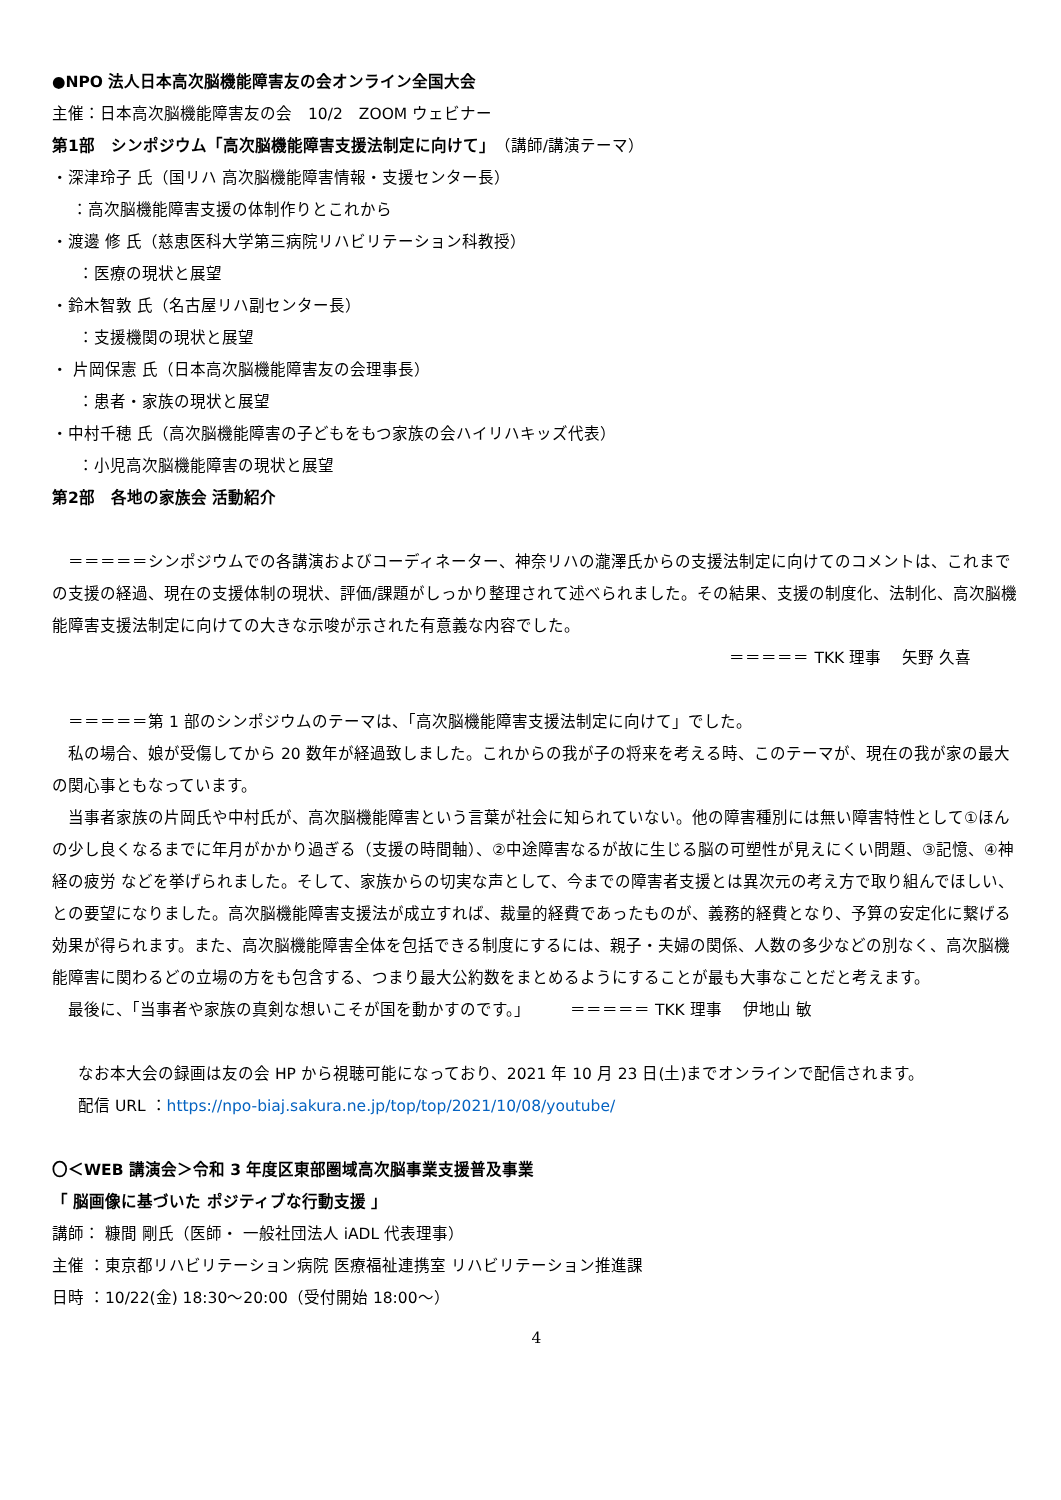●NPO 法人日本高次脳機能障害友の会オンライン全国大会
主催：日本高次脳機能障害友の会　10/2　ZOOM ウェビナー
第1部　シンポジウム「高次脳機能障害支援法制定に向けて」（講師/講演テーマ）
・深津玲子 氏（国リハ 高次脳機能障害情報・支援センター長）
：高次脳機能障害支援の体制作りとこれから
・渡邊 修 氏（慈恵医科大学第三病院リハビリテーション科教授）
：医療の現状と展望
・鈴木智敦 氏（名古屋リハ副センター長）
：支援機関の現状と展望
・ 片岡保憲 氏（日本高次脳機能障害友の会理事長）
：患者・家族の現状と展望
・中村千穂 氏（高次脳機能障害の子どもをもつ家族の会ハイリハキッズ代表）
：小児高次脳機能障害の現状と展望
第2部　各地の家族会 活動紹介
　＝＝＝＝＝シンポジウムでの各講演およびコーディネーター、神奈リハの瀧澤氏からの支援法制定に向けてのコメントは、これまでの支援の経過、現在の支援体制の現状、評価/課題がしっかり整理されて述べられました。その結果、支援の制度化、法制化、高次脳機能障害支援法制定に向けての大きな示唆が示された有意義な内容でした。
＝＝＝＝＝ TKK 理事　 矢野 久喜
　＝＝＝＝＝第 1 部のシンポジウムのテーマは、「高次脳機能障害支援法制定に向けて」でした。
　私の場合、娘が受傷してから 20 数年が経過致しました。これからの我が子の将来を考える時、このテーマが、現在の我が家の最大の関心事ともなっています。
　当事者家族の片岡氏や中村氏が、高次脳機能障害という言葉が社会に知られていない。他の障害種別には無い障害特性として①ほんの少し良くなるまでに年月がかかり過ぎる（支援の時間軸）、②中途障害なるが故に生じる脳の可塑性が見えにくい問題、③記憶、④神経の疲労 などを挙げられました。そして、家族からの切実な声として、今までの障害者支援とは異次元の考え方で取り組んでほしい、との要望になりました。高次脳機能障害支援法が成立すれば、裁量的経費であったものが、義務的経費となり、予算の安定化に繋げる効果が得られます。また、高次脳機能障害全体を包括できる制度にするには、親子・夫婦の関係、人数の多少などの別なく、高次脳機能障害に関わるどの立場の方をも包含する、つまり最大公約数をまとめるようにすることが最も大事なことだと考えます。
　最後に、「当事者や家族の真剣な想いこそが国を動かすのです。」　　　＝＝＝＝＝ TKK 理事　 伊地山 敏
なお本大会の録画は友の会 HP から視聴可能になっており、2021 年 10 月 23 日(土)までオンラインで配信されます。
配信 URL ：https://npo-biaj.sakura.ne.jp/top/top/2021/10/08/youtube/
〇＜WEB 講演会＞令和 3 年度区東部圏域高次脳事業支援普及事業
「 脳画像に基づいた ポジティブな行動支援 」
講師： 糠間 剛氏（医師・ 一般社団法人 iADL 代表理事）
主催 ：東京都リハビリテーション病院 医療福祉連携室 リハビリテーション推進課
日時 ：10/22(金) 18:30～20:00（受付開始 18:00～）
4